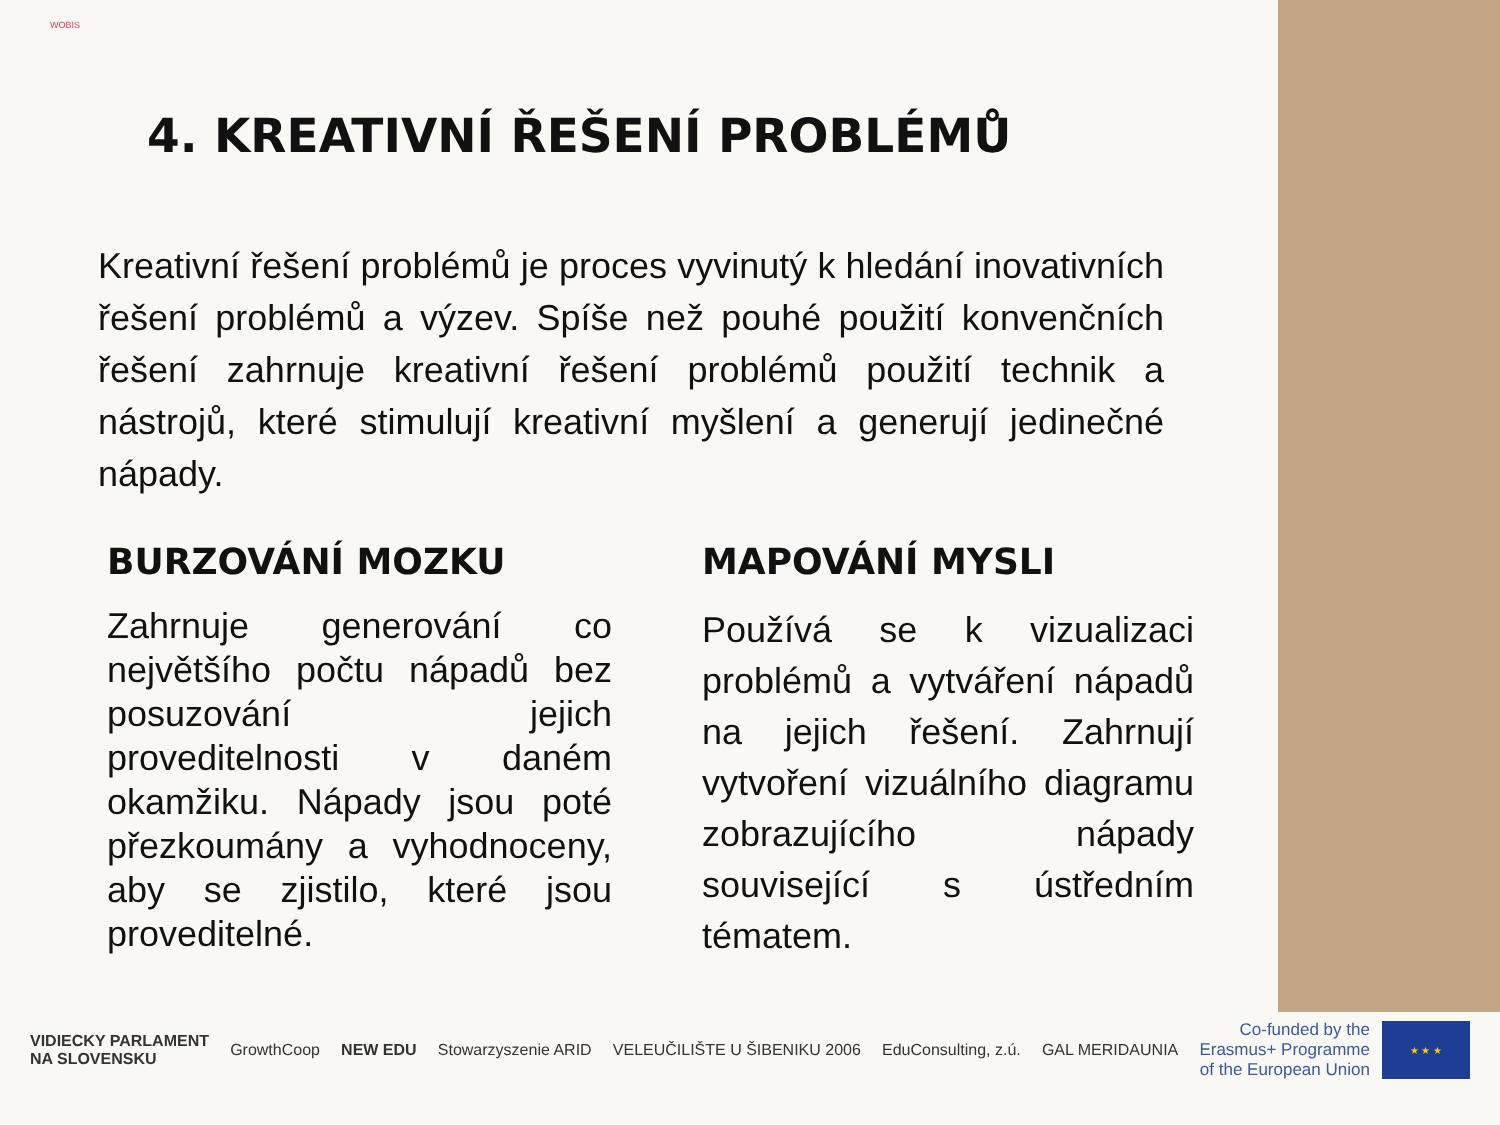WOBIS
4. KREATIVNÍ ŘEŠENÍ PROBLÉMŮ
Kreativní řešení problémů je proces vyvinutý k hledání inovativních řešení problémů a výzev. Spíše než pouhé použití konvenčních řešení zahrnuje kreativní řešení problémů použití technik a nástrojů, které stimulují kreativní myšlení a generují jedinečné nápady.
BURZOVÁNÍ MOZKU
Zahrnuje generování co největšího počtu nápadů bez posuzování jejich proveditelnosti v daném okamžiku. Nápady jsou poté přezkoumány a vyhodnoceny, aby se zjistilo, které jsou proveditelné.
MAPOVÁNÍ MYSLI
Používá se k vizualizaci problémů a vytváření nápadů na jejich řešení. Zahrnují vytvoření vizuálního diagramu zobrazujícího nápady související s ústředním tématem.
VIDIECKY PARLAMENT
NA SLOVENSKU
GrowthCoop NEW EDU Stowarzyszenie ARID VELEUČILIŠTE U ŠIBENIKU 2006 EduConsulting, z.ú. GAL MERIDAUNIA
Co-funded by the
Erasmus+ Programme
of the European Union
★ ★ ★